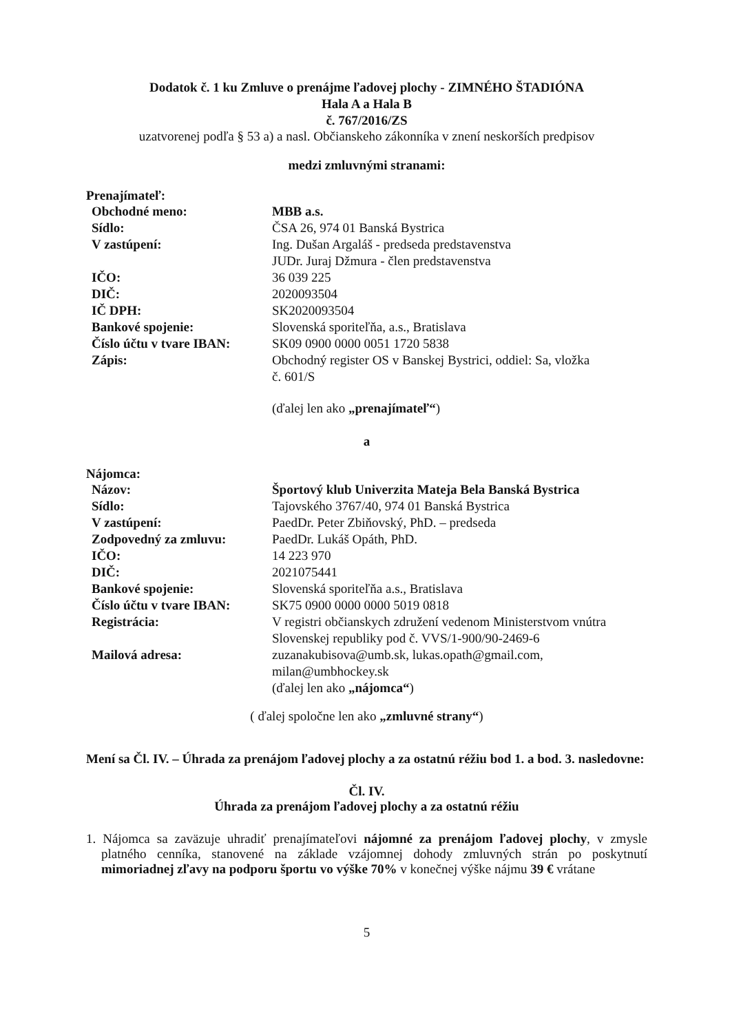Dodatok č. 1 ku Zmluve o prenájme ľadovej plochy - ZIMNÉHO ŠTADIÓNA
Hala A a Hala B
č. 767/2016/ZS
uzatvorenej podľa § 53 a) a nasl. Občianskeho zákonníka v znení neskorších predpisov
medzi zmluvnými stranami:
Prenajímateľ:
| Obchodné meno: | MBB a.s. |
| Sídlo: | ČSA 26, 974 01 Banská Bystrica |
| V zastúpení: | Ing. Dušan Argaláš - predseda predstavenstva JUDr. Juraj Džmura - člen predstavenstva |
| IČO: | 36 039 225 |
| DIČ: | 2020093504 |
| IČ DPH: | SK2020093504 |
| Bankové spojenie: | Slovenská sporiteľňa, a.s., Bratislava |
| Číslo účtu v tvare IBAN: | SK09 0900 0000 0051 1720 5838 |
| Zápis: | Obchodný register OS v Banskej Bystrici, oddiel: Sa, vložka č. 601/S |
| | (ďalej len ako „prenajímateľ“ ) |
a
Nájomca:
| Názov: | Športový klub Univerzita Mateja Bela Banská Bystrica |
| Sídlo: | Tajovského 3767/40, 974 01 Banská Bystrica |
| V zastúpení: | PaedDr. Peter Zbiňovský, PhD. – predseda |
| Zodpovedný za zmluvu: | PaedDr. Lukáš Opáth, PhD. |
| IČO: | 14 223 970 |
| DIČ: | 2021075441 |
| Bankové spojenie: | Slovenská sporiteľňa a.s., Bratislava |
| Číslo účtu v tvare IBAN: | SK75 0900 0000 0000 5019 0818 |
| Registrácia: | V registri občianskych združení vedenom Ministerstvom vnútra Slovenskej republiky pod č. VVS/1-900/90-2469-6 |
| Mailová adresa: | zuzanakubisova@umb.sk , lukas.opath@gmail.com , milan@umbhockey.sk (ďalej len ako „nájomca“ ) |
( ďalej spoločne len ako „zmluvné strany“)
Mení sa Čl. IV. – Úhrada za prenájom ľadovej plochy a za ostatnú réžiu bod 1. a bod. 3. nasledovne:
Čl. IV.
Úhrada za prenájom ľadovej plochy a za ostatnú réžiu
1. Nájomca sa zaväzuje uhradiť prenajímateľovi nájomné za prenájom ľadovej plochy, v zmysle platného cenníka, stanovené na základe vzájomnej dohody zmluvných strán po poskytnutí mimoriadnej zľavy na podporu športu vo výške 70% v konečnej výške nájmu 39 € vrátane
5